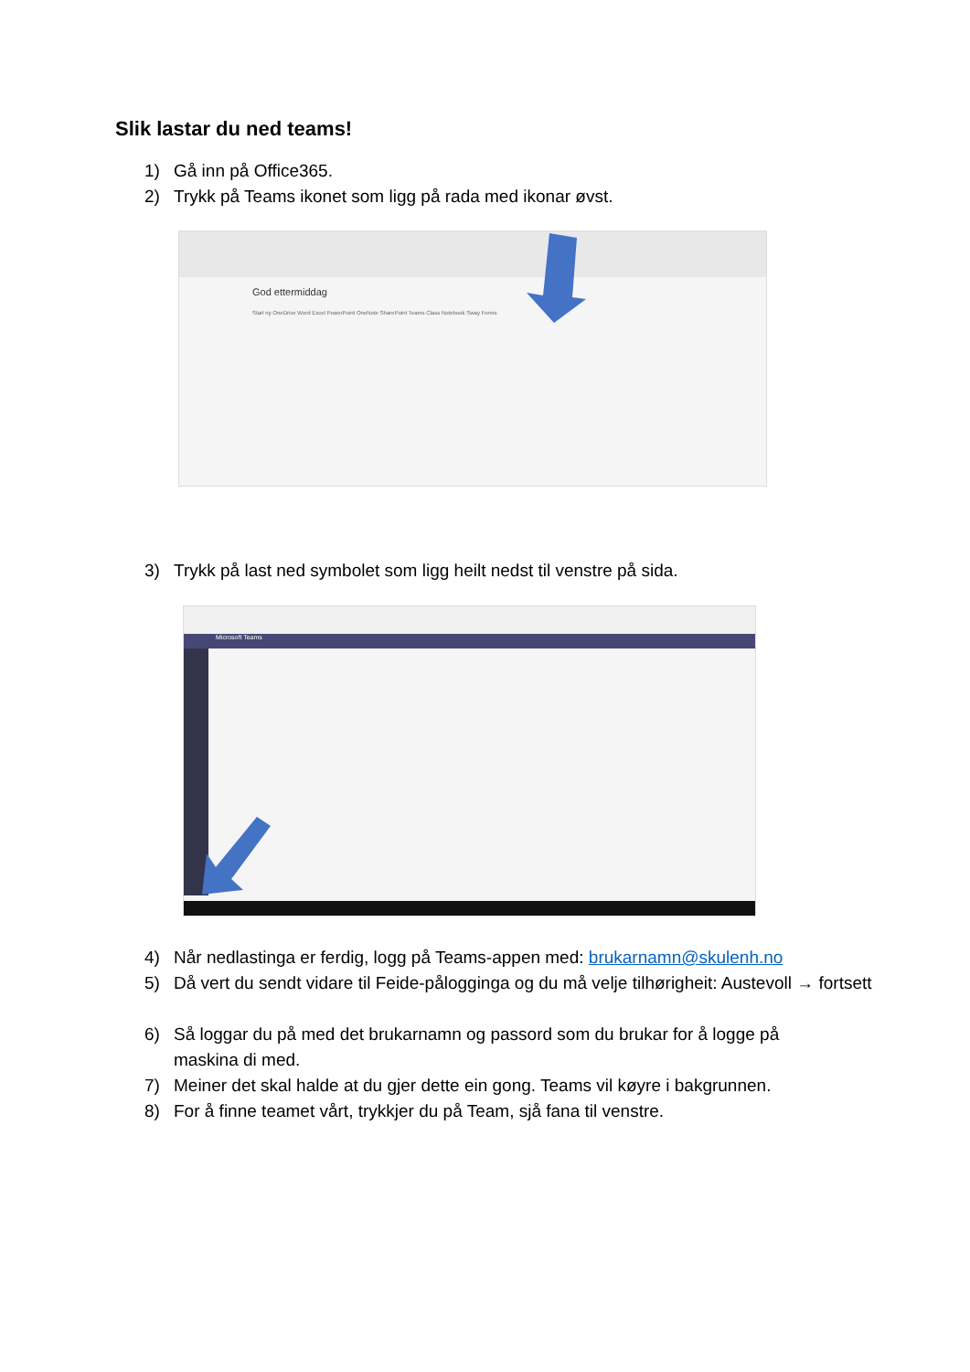Slik lastar du ned teams!
1) Gå inn på Office365.
2) Trykk på Teams ikonet som ligg på rada med ikonar øvst.
God ettermiddag
Start ny OneDrive Word Excel PowerPoint OneNote SharePoint Teams Class Notebook Sway Forms
3) Trykk på last ned symbolet som ligg heilt nedst til venstre på sida.
Microsoft Teams
4) Når nedlastinga er ferdig, logg på Teams-appen med: brukarnamn@skulenh.no
5) Då vert du sendt vidare til Feide-pålogginga og du må velje tilhørigheit: Austevoll → fortsett
6) Så loggar du på med det brukarnamn og passord som du brukar for å logge på maskina di med.
7) Meiner det skal halde at du gjer dette ein gong. Teams vil køyre i bakgrunnen.
8) For å finne teamet vårt, trykkjer du på Team, sjå fana til venstre.